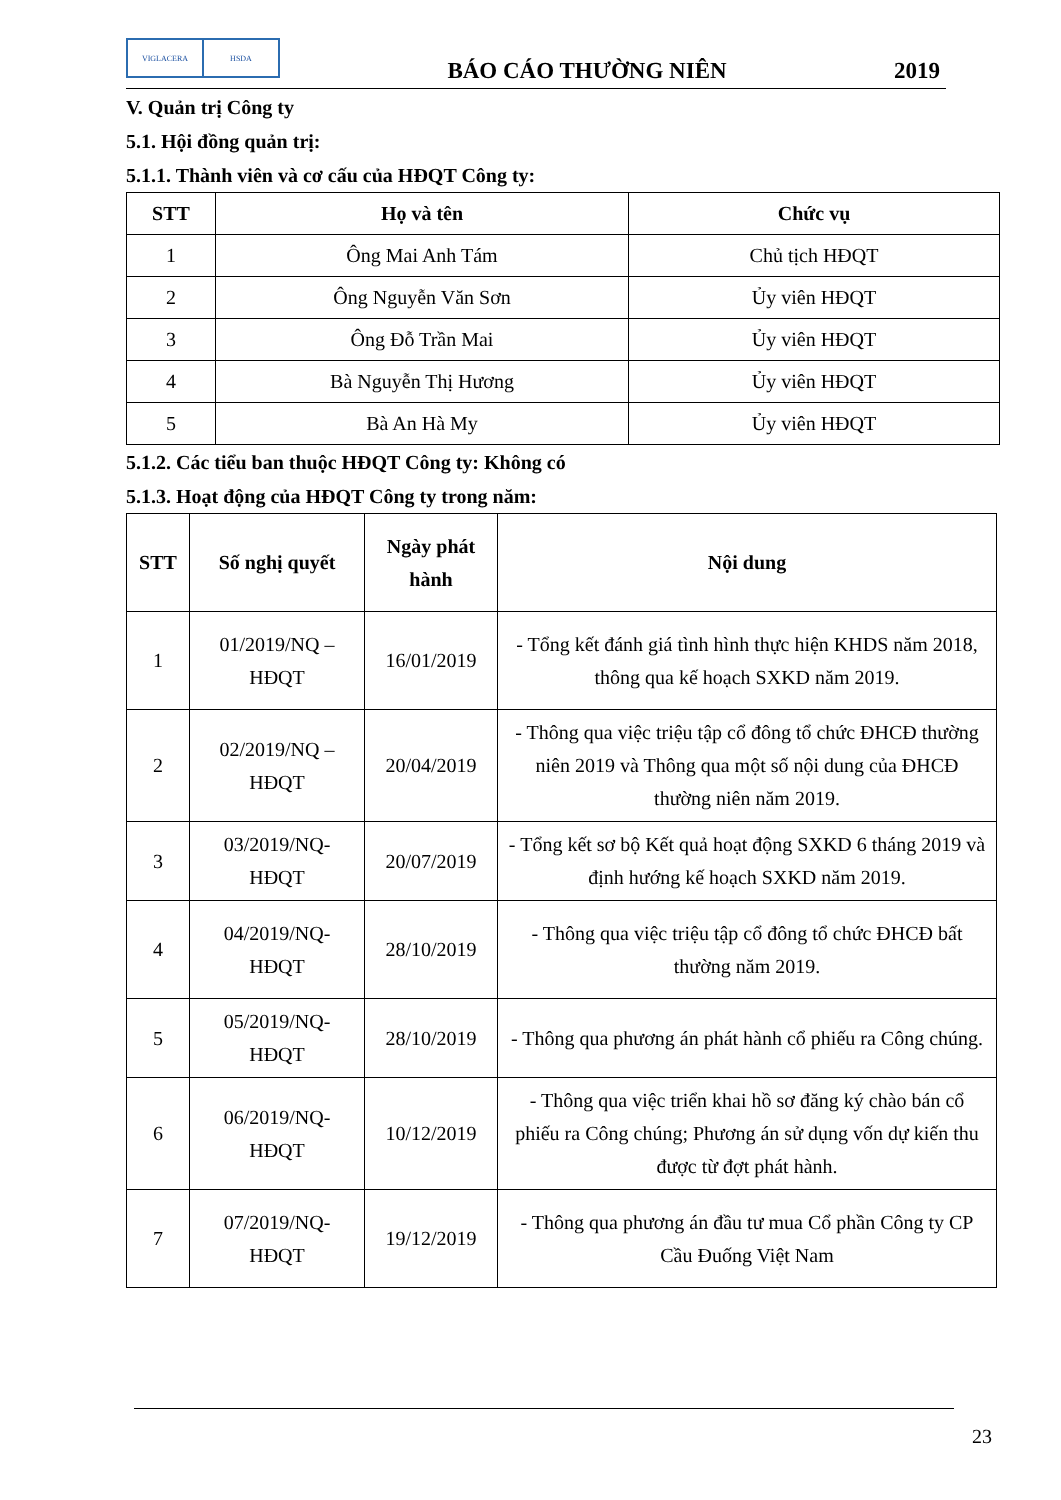VIGLACERA HSDA
BÁO CÁO THƯỜNG NIÊN
2019
V. Quản trị Công ty
5.1. Hội đồng quản trị:
5.1.1. Thành viên và cơ cấu của HĐQT Công ty:
| STT | Họ và tên | Chức vụ |
| --- | --- | --- |
| 1 | Ông Mai Anh Tám | Chủ tịch HĐQT |
| 2 | Ông Nguyễn Văn Sơn | Ủy viên HĐQT |
| 3 | Ông Đỗ Trần Mai | Ủy viên HĐQT |
| 4 | Bà Nguyễn Thị Hương | Ủy viên HĐQT |
| 5 | Bà An Hà My | Ủy viên HĐQT |
5.1.2. Các tiểu ban thuộc HĐQT Công ty: Không có
5.1.3. Hoạt động của HĐQT Công ty trong năm:
| STT | Số nghị quyết | Ngày phát hành | Nội dung |
| --- | --- | --- | --- |
| 1 | 01/2019/NQ – HĐQT | 16/01/2019 | - Tổng kết đánh giá tình hình thực hiện KHDS năm 2018, thông qua kế hoạch SXKD năm 2019. |
| 2 | 02/2019/NQ – HĐQT | 20/04/2019 | - Thông qua việc triệu tập cổ đông tổ chức ĐHCĐ thường niên 2019 và Thông qua một số nội dung của ĐHCĐ thường niên năm 2019. |
| 3 | 03/2019/NQ-HĐQT | 20/07/2019 | - Tổng kết sơ bộ Kết quả hoạt động SXKD 6 tháng 2019 và định hướng kế hoạch SXKD năm 2019. |
| 4 | 04/2019/NQ-HĐQT | 28/10/2019 | - Thông qua việc triệu tập cổ đông tổ chức ĐHCĐ bất thường năm 2019. |
| 5 | 05/2019/NQ-HĐQT | 28/10/2019 | - Thông qua phương án phát hành cổ phiếu ra Công chúng. |
| 6 | 06/2019/NQ-HĐQT | 10/12/2019 | - Thông qua việc triển khai hồ sơ đăng ký chào bán cổ phiếu ra Công chúng; Phương án sử dụng vốn dự kiến thu được từ đợt phát hành. |
| 7 | 07/2019/NQ-HĐQT | 19/12/2019 | - Thông qua phương án đầu tư mua Cổ phần Công ty CP Cầu Đuống Việt Nam |
23